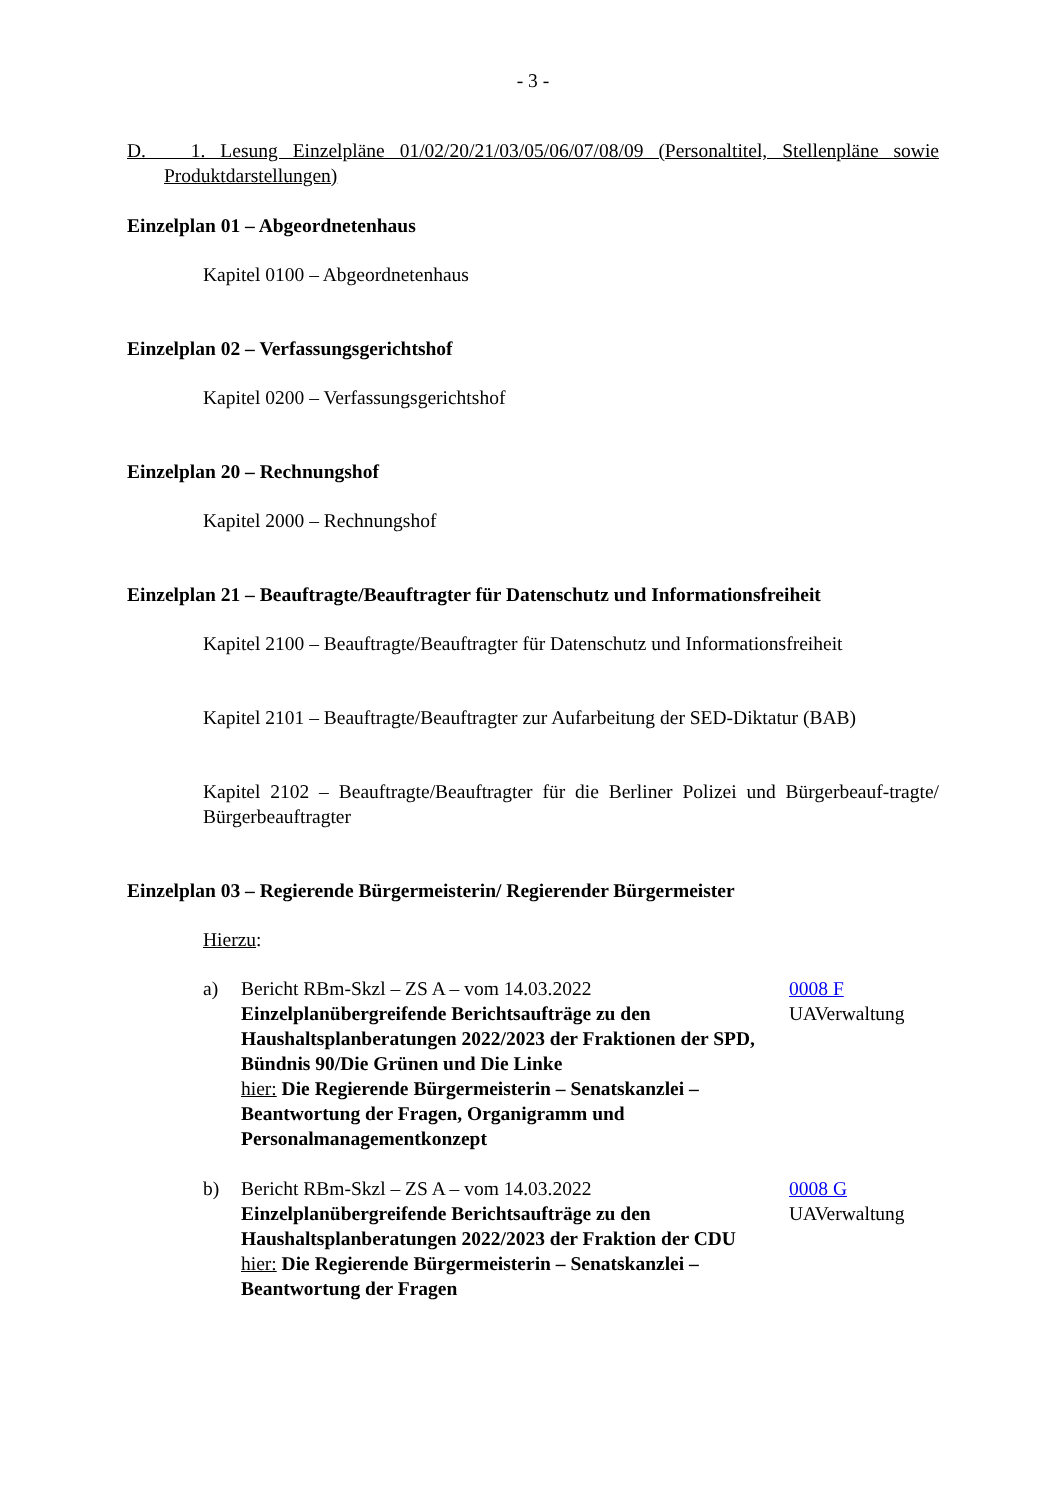- 3 -
D. 1. Lesung Einzelpläne 01/02/20/21/03/05/06/07/08/09 (Personaltitel, Stellenpläne sowie Produktdarstellungen)
Einzelplan 01 – Abgeordnetenhaus
Kapitel 0100 – Abgeordnetenhaus
Einzelplan 02 – Verfassungsgerichtshof
Kapitel 0200 – Verfassungsgerichtshof
Einzelplan 20 – Rechnungshof
Kapitel 2000 – Rechnungshof
Einzelplan 21 – Beauftragte/Beauftragter für Datenschutz und Informationsfreiheit
Kapitel 2100 – Beauftragte/Beauftragter für Datenschutz und Informationsfreiheit
Kapitel 2101 – Beauftragte/Beauftragter zur Aufarbeitung der SED-Diktatur (BAB)
Kapitel 2102 – Beauftragte/Beauftragter für die Berliner Polizei und Bürgerbeauf-tragte/ Bürgerbeauftragter
Einzelplan 03 – Regierende Bürgermeisterin/ Regierender Bürgermeister
Hierzu:
a) Bericht RBm-Skzl – ZS A – vom 14.03.2022
Einzelplanübergreifende Berichtsaufträge zu den Haushaltsplanberatungen 2022/2023 der Fraktionen der SPD, Bündnis 90/Die Grünen und Die Linke
hier: Die Regierende Bürgermeisterin – Senatskanzlei – Beantwortung der Fragen, Organigramm und Personalmanagementkonzept
0008 F
UAVerwaltung
b) Bericht RBm-Skzl – ZS A – vom 14.03.2022
Einzelplanübergreifende Berichtsaufträge zu den Haushaltsplanberatungen 2022/2023 der Fraktion der CDU
hier: Die Regierende Bürgermeisterin – Senatskanzlei – Beantwortung der Fragen
0008 G
UAVerwaltung